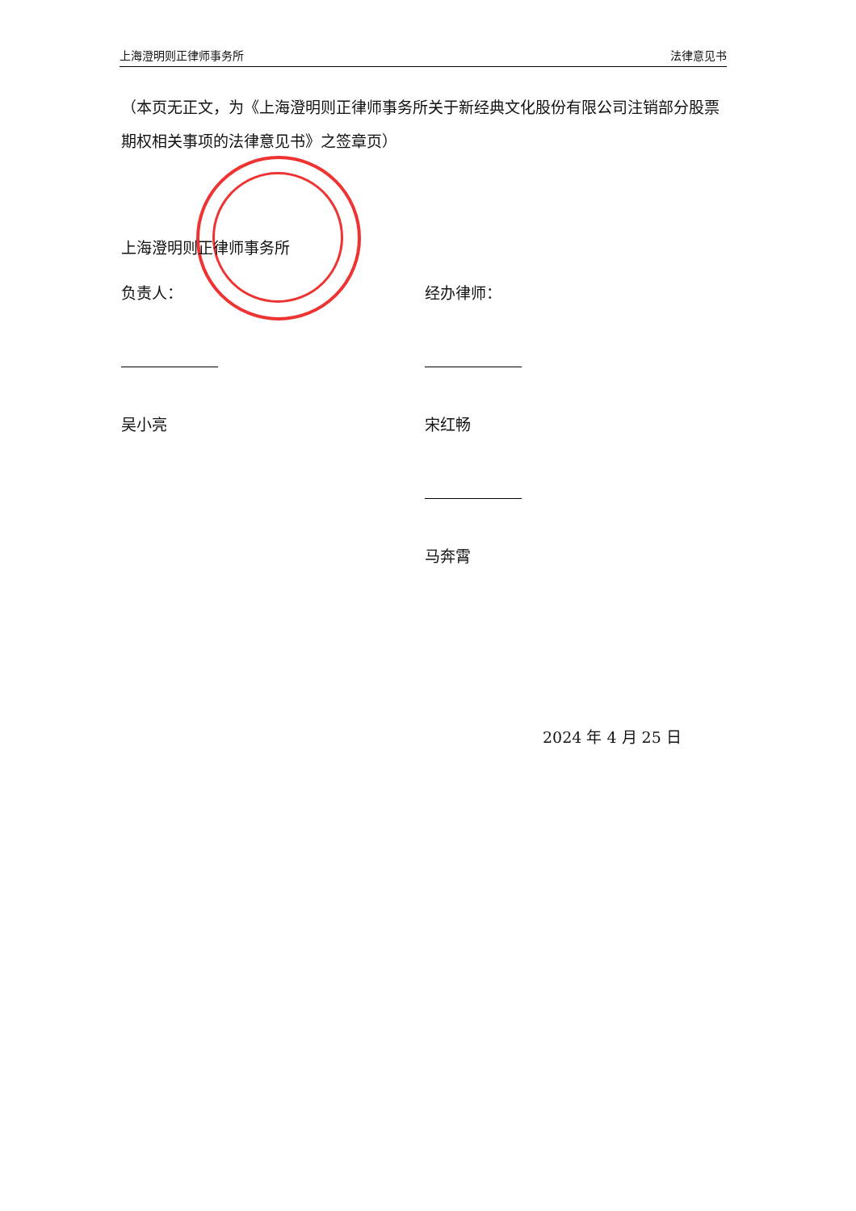上海澄明则正律师事务所 法律意见书
（本页无正文，为《上海澄明则正律师事务所关于新经典文化股份有限公司注销部分股票期权相关事项的法律意见书》之签章页）
上海澄明则正律师事务所
负责人：
吴小亮
经办律师：
宋红畅
马奔霄
2024 年 4 月 25 日